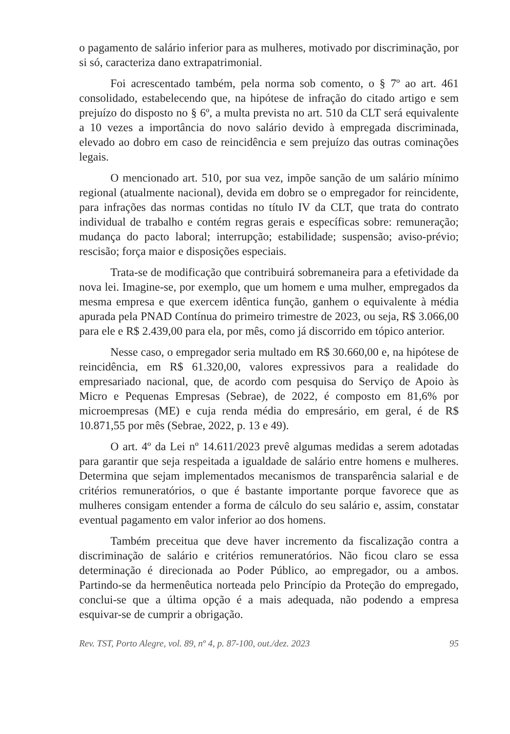o pagamento de salário inferior para as mulheres, motivado por discriminação, por si só, caracteriza dano extrapatrimonial.
Foi acrescentado também, pela norma sob comento, o § 7º ao art. 461 consolidado, estabelecendo que, na hipótese de infração do citado artigo e sem prejuízo do disposto no § 6º, a multa prevista no art. 510 da CLT será equivalente a 10 vezes a importância do novo salário devido à empregada discriminada, elevado ao dobro em caso de reincidência e sem prejuízo das outras cominações legais.
O mencionado art. 510, por sua vez, impõe sanção de um salário mínimo regional (atualmente nacional), devida em dobro se o empregador for reincidente, para infrações das normas contidas no título IV da CLT, que trata do contrato individual de trabalho e contém regras gerais e específicas sobre: remuneração; mudança do pacto laboral; interrupção; estabilidade; suspensão; aviso-prévio; rescisão; força maior e disposições especiais.
Trata-se de modificação que contribuirá sobremaneira para a efetividade da nova lei. Imagine-se, por exemplo, que um homem e uma mulher, empregados da mesma empresa e que exercem idêntica função, ganhem o equivalente à média apurada pela PNAD Contínua do primeiro trimestre de 2023, ou seja, R$ 3.066,00 para ele e R$ 2.439,00 para ela, por mês, como já discorrido em tópico anterior.
Nesse caso, o empregador seria multado em R$ 30.660,00 e, na hipótese de reincidência, em R$ 61.320,00, valores expressivos para a realidade do empresariado nacional, que, de acordo com pesquisa do Serviço de Apoio às Micro e Pequenas Empresas (Sebrae), de 2022, é composto em 81,6% por microempresas (ME) e cuja renda média do empresário, em geral, é de R$ 10.871,55 por mês (Sebrae, 2022, p. 13 e 49).
O art. 4º da Lei nº 14.611/2023 prevê algumas medidas a serem adotadas para garantir que seja respeitada a igualdade de salário entre homens e mulheres. Determina que sejam implementados mecanismos de transparência salarial e de critérios remuneratórios, o que é bastante importante porque favorece que as mulheres consigam entender a forma de cálculo do seu salário e, assim, constatar eventual pagamento em valor inferior ao dos homens.
Também preceitua que deve haver incremento da fiscalização contra a discriminação de salário e critérios remuneratórios. Não ficou claro se essa determinação é direcionada ao Poder Público, ao empregador, ou a ambos. Partindo-se da hermenêutica norteada pelo Princípio da Proteção do empregado, conclui-se que a última opção é a mais adequada, não podendo a empresa esquivar-se de cumprir a obrigação.
Rev. TST, Porto Alegre, vol. 89, nº 4, p. 87-100, out./dez. 2023 95